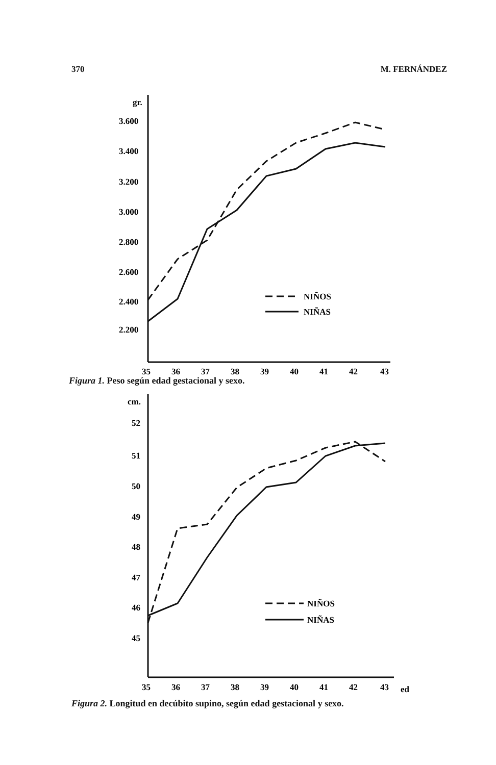370 M. FERNÁNDEZ
gr.
3.600
3.400
3.200
3.000
2.800
2.600
2.400
2.200
NIÑOS
NIÑAS
35
36
37
38
39
40
41
42
43
Figura 1. Peso según edad gestacional y sexo.
cm.
52
51
50
49
48
47
46
45
NIÑOS
NIÑAS
35
36
37
38
39
40
41
42
43
ed
Figura 2. Longitud en decúbito supino, según edad gestacional y sexo.